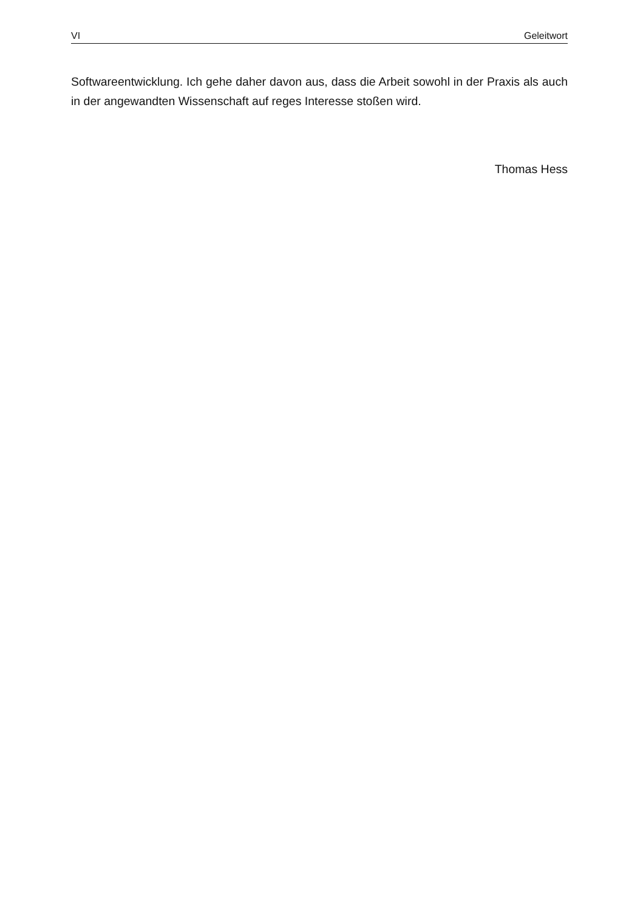VI Geleitwort
Softwareentwicklung. Ich gehe daher davon aus, dass die Arbeit sowohl in der Praxis als auch in der angewandten Wissenschaft auf reges Interesse stoßen wird.
Thomas Hess